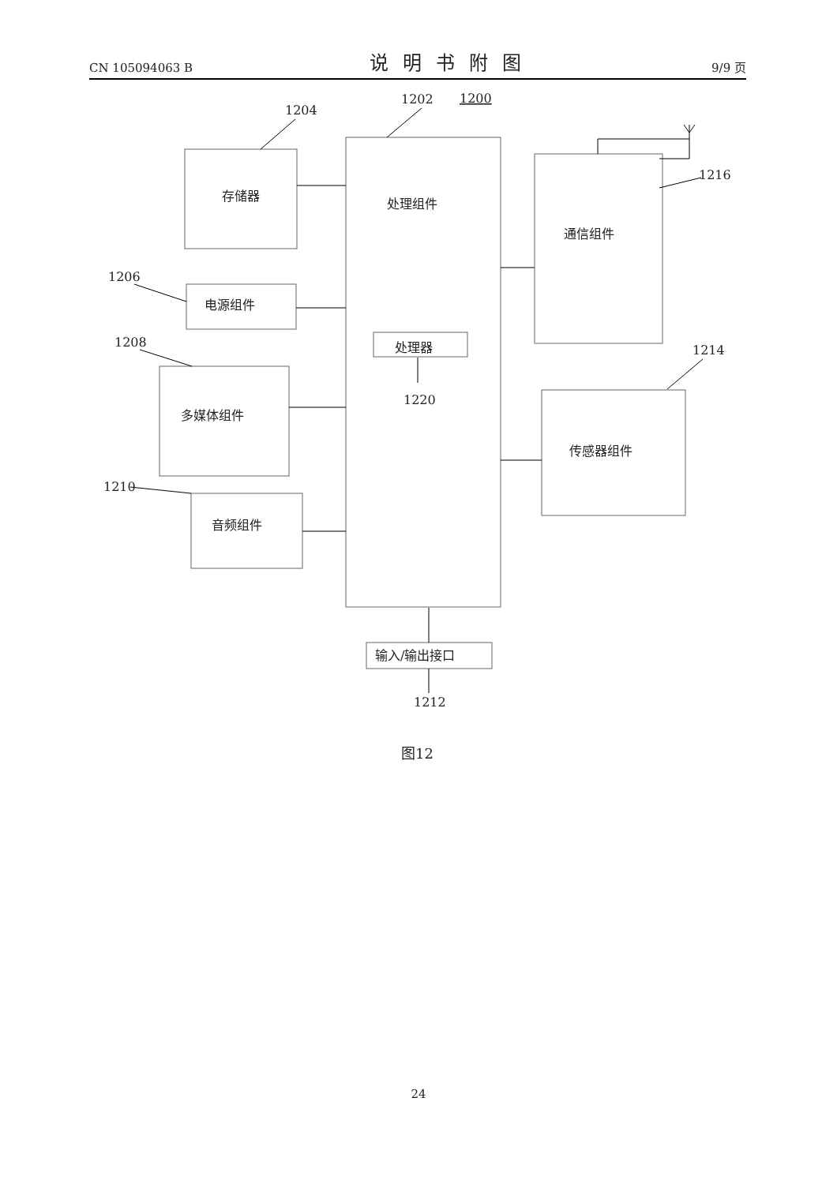CN 105094063 B 说明书附图 9/9 页
存储器
电源组件
多媒体组件
音频组件
处理组件
处理器
通信组件
传感器组件
输入/输出接口
1202
1200
1204
1206
1208
1210
1216
1214
1220
1212
图12
24